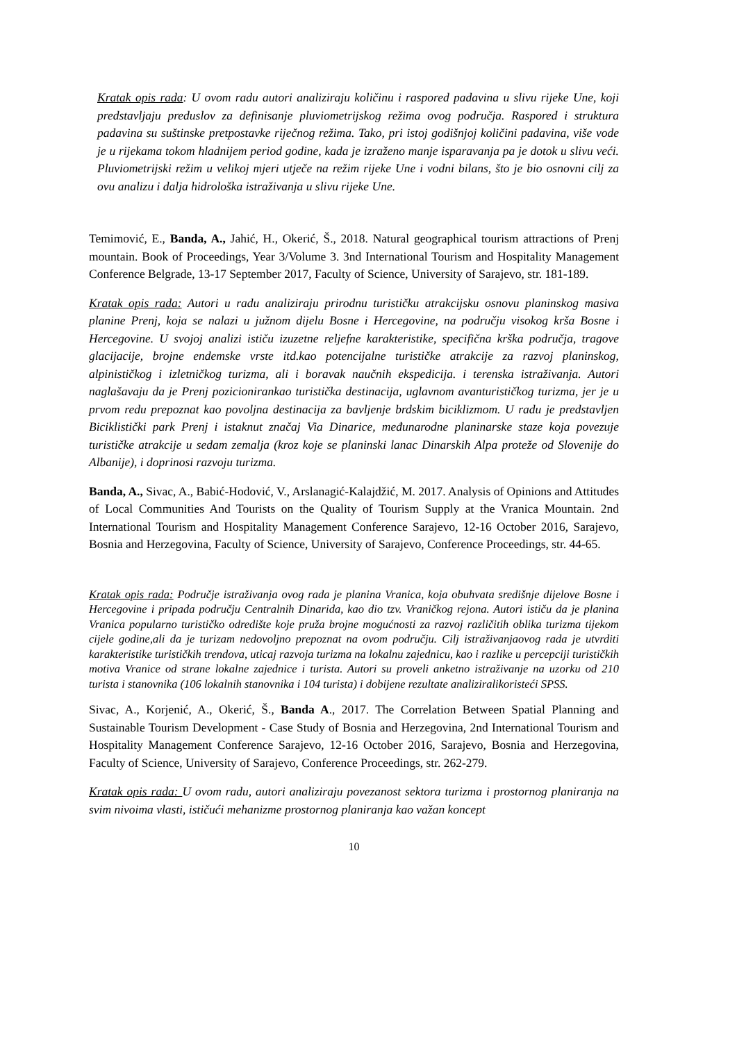Kratak opis rada: U ovom radu autori analiziraju količinu i raspored padavina u slivu rijeke Une, koji predstavljaju preduslov za definisanje pluviometrijskog režima ovog područja. Raspored i struktura padavina su suštinske pretpostavke riječnog režima. Tako, pri istoj godišnjoj količini padavina, više vode je u rijekama tokom hladnijem period godine, kada je izraženo manje isparavanja pa je dotok u slivu veći. Pluviometrijski režim u velikoj mjeri utječe na režim rijeke Une i vodni bilans, što je bio osnovni cilj za ovu analizu i dalja hidrološka istraživanja u slivu rijeke Une.
Temimović, E., Banda, A., Jahić, H., Okerić, Š., 2018. Natural geographical tourism attractions of Prenj mountain. Book of Proceedings, Year 3/Volume 3. 3nd International Tourism and Hospitality Management Conference Belgrade, 13-17 September 2017, Faculty of Science, University of Sarajevo, str. 181-189.
Kratak opis rada: Autori u radu analiziraju prirodnu turističku atrakcijsku osnovu planinskog masiva planine Prenj, koja se nalazi u južnom dijelu Bosne i Hercegovine, na području visokog krša Bosne i Hercegovine. U svojoj analizi ističu izuzetne reljefne karakteristike, specifična krška područja, tragove glacijacije, brojne endemske vrste itd.kao potencijalne turističke atrakcije za razvoj planinskog, alpinističkog i izletničkog turizma, ali i boravak naučnih ekspedicija. i terenska istraživanja. Autori naglašavaju da je Prenj pozicionirankao turistička destinacija, uglavnom avanturističkog turizma, jer je u prvom redu prepoznat kao povoljna destinacija za bavljenje brdskim biciklizmom. U radu je predstavljen Biciklistički park Prenj i istaknut značaj Via Dinarice, međunarodne planinarske staze koja povezuje turističke atrakcije u sedam zemalja (kroz koje se planinski lanac Dinarskih Alpa proteže od Slovenije do Albanije), i doprinosi razvoju turizma.
Banda, A., Sivac, A., Babić-Hodović, V., Arslanagić-Kalajdžić, M. 2017. Analysis of Opinions and Attitudes of Local Communities And Tourists on the Quality of Tourism Supply at the Vranica Mountain. 2nd International Tourism and Hospitality Management Conference Sarajevo, 12-16 October 2016, Sarajevo, Bosnia and Herzegovina, Faculty of Science, University of Sarajevo, Conference Proceedings, str. 44-65.
Kratak opis rada: Područje istraživanja ovog rada je planina Vranica, koja obuhvata središnje dijelove Bosne i Hercegovine i pripada području Centralnih Dinarida, kao dio tzv. Vraničkog rejona. Autori ističu da je planina Vranica popularno turističko odredište koje pruža brojne mogućnosti za razvoj različitih oblika turizma tijekom cijele godine,ali da je turizam nedovoljno prepoznat na ovom području. Cilj istraživanjaovog rada je utvrditi karakteristike turističkih trendova, uticaj razvoja turizma na lokalnu zajednicu, kao i razlike u percepciji turističkih motiva Vranice od strane lokalne zajednice i turista. Autori su proveli anketno istraživanje na uzorku od 210 turista i stanovnika (106 lokalnih stanovnika i 104 turista) i dobijene rezultate analiziralikoristeći SPSS.
Sivac, A., Korjenić, A., Okerić, Š., Banda A., 2017. The Correlation Between Spatial Planning and Sustainable Tourism Development - Case Study of Bosnia and Herzegovina, 2nd International Tourism and Hospitality Management Conference Sarajevo, 12-16 October 2016, Sarajevo, Bosnia and Herzegovina, Faculty of Science, University of Sarajevo, Conference Proceedings, str. 262-279.
Kratak opis rada: U ovom radu, autori analiziraju povezanost sektora turizma i prostornog planiranja na svim nivoima vlasti, ističući mehanizme prostornog planiranja kao važan koncept
10